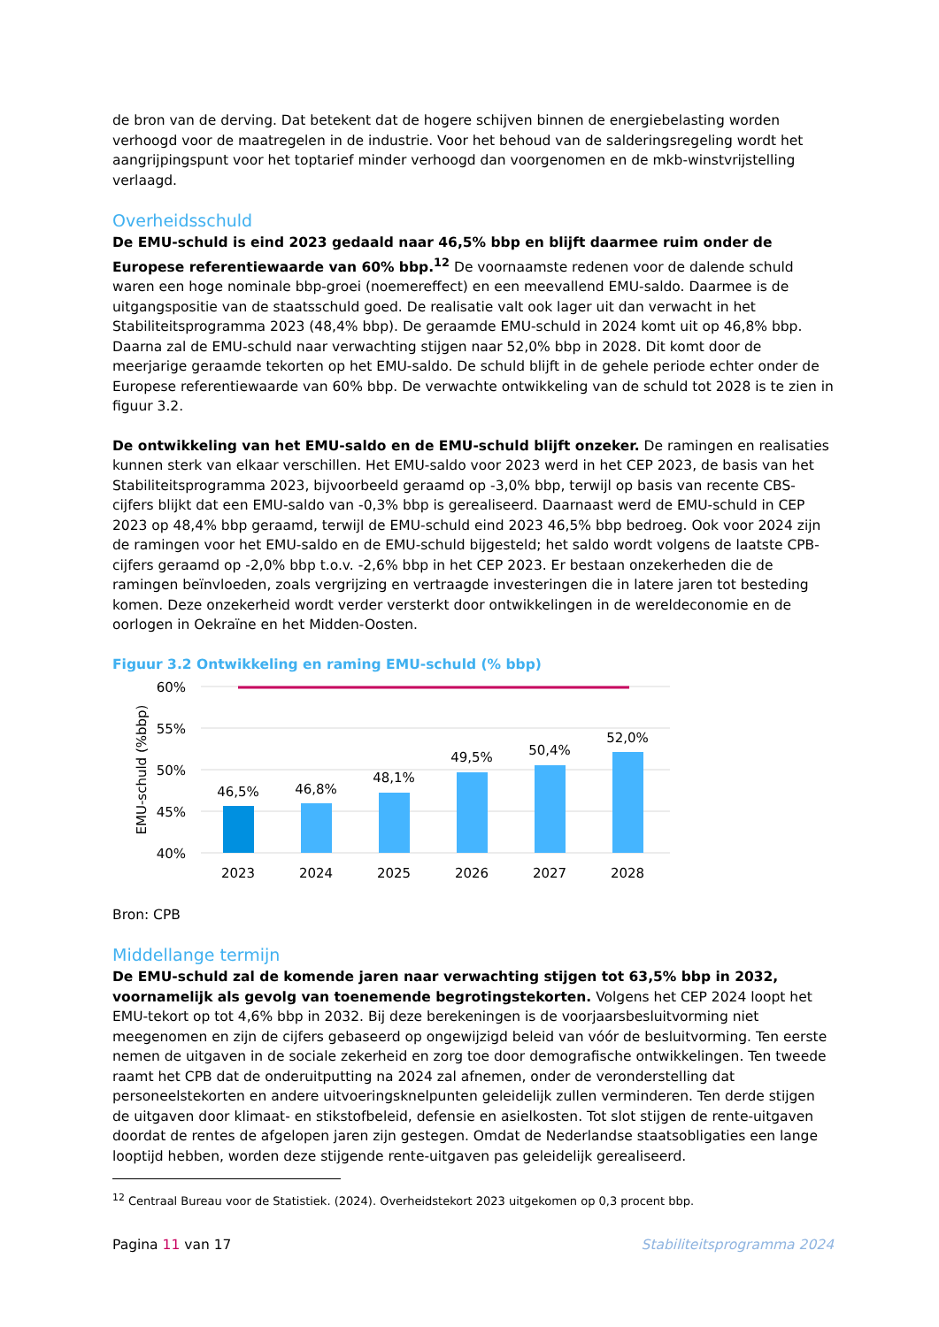de bron van de derving. Dat betekent dat de hogere schijven binnen de energiebelasting worden verhoogd voor de maatregelen in de industrie. Voor het behoud van de salderingsregeling wordt het aangrijpingspunt voor het toptarief minder verhoogd dan voorgenomen en de mkb-winstvrijstelling verlaagd.
Overheidsschuld
De EMU-schuld is eind 2023 gedaald naar 46,5% bbp en blijft daarmee ruim onder de Europese referentiewaarde van 60% bbp.<sup>12</sup> De voornaamste redenen voor de dalende schuld waren een hoge nominale bbp-groei (noemereffect) en een meevallend EMU-saldo. Daarmee is de uitgangspositie van de staatsschuld goed. De realisatie valt ook lager uit dan verwacht in het Stabiliteitsprogramma 2023 (48,4% bbp). De geraamde EMU-schuld in 2024 komt uit op 46,8% bbp. Daarna zal de EMU-schuld naar verwachting stijgen naar 52,0% bbp in 2028. Dit komt door de meerjarige geraamde tekorten op het EMU-saldo. De schuld blijft in de gehele periode echter onder de Europese referentiewaarde van 60% bbp. De verwachte ontwikkeling van de schuld tot 2028 is te zien in figuur 3.2.
De ontwikkeling van het EMU-saldo en de EMU-schuld blijft onzeker. De ramingen en realisaties kunnen sterk van elkaar verschillen. Het EMU-saldo voor 2023 werd in het CEP 2023, de basis van het Stabiliteitsprogramma 2023, bijvoorbeeld geraamd op -3,0% bbp, terwijl op basis van recente CBS-cijfers blijkt dat een EMU-saldo van -0,3% bbp is gerealiseerd. Daarnaast werd de EMU-schuld in CEP 2023 op 48,4% bbp geraamd, terwijl de EMU-schuld eind 2023 46,5% bbp bedroeg. Ook voor 2024 zijn de ramingen voor het EMU-saldo en de EMU-schuld bijgesteld; het saldo wordt volgens de laatste CPB-cijfers geraamd op -2,0% bbp t.o.v. -2,6% bbp in het CEP 2023. Er bestaan onzekerheden die de ramingen beïnvloeden, zoals vergrijzing en vertraagde investeringen die in latere jaren tot besteding komen. Deze onzekerheid wordt verder versterkt door ontwikkelingen in de wereldeconomie en de oorlogen in Oekraïne en het Midden-Oosten.
Figuur 3.2 Ontwikkeling en raming EMU-schuld (% bbp)
60%
55%
50%
45%
40%
EMU-schuld (%bbp)
46,5%
46,8%
48,1%
49,5%
50,4%
52,0%
2023
2024
2025
2026
2027
2028
Bron: CPB
Middellange termijn
De EMU-schuld zal de komende jaren naar verwachting stijgen tot 63,5% bbp in 2032, voornamelijk als gevolg van toenemende begrotingstekorten. Volgens het CEP 2024 loopt het EMU-tekort op tot 4,6% bbp in 2032. Bij deze berekeningen is de voorjaarsbesluitvorming niet meegenomen en zijn de cijfers gebaseerd op ongewijzigd beleid van vóór de besluitvorming. Ten eerste nemen de uitgaven in de sociale zekerheid en zorg toe door demografische ontwikkelingen. Ten tweede raamt het CPB dat de onderuitputting na 2024 zal afnemen, onder de veronderstelling dat personeelstekorten en andere uitvoeringsknelpunten geleidelijk zullen verminderen. Ten derde stijgen de uitgaven door klimaat- en stikstofbeleid, defensie en asielkosten. Tot slot stijgen de rente-uitgaven doordat de rentes de afgelopen jaren zijn gestegen. Omdat de Nederlandse staatsobligaties een lange looptijd hebben, worden deze stijgende rente-uitgaven pas geleidelijk gerealiseerd.
<sup>12</sup> Centraal Bureau voor de Statistiek. (2024). Overheidstekort 2023 uitgekomen op 0,3 procent bbp.
Pagina 11 van 17 Stabiliteitsprogramma 2024